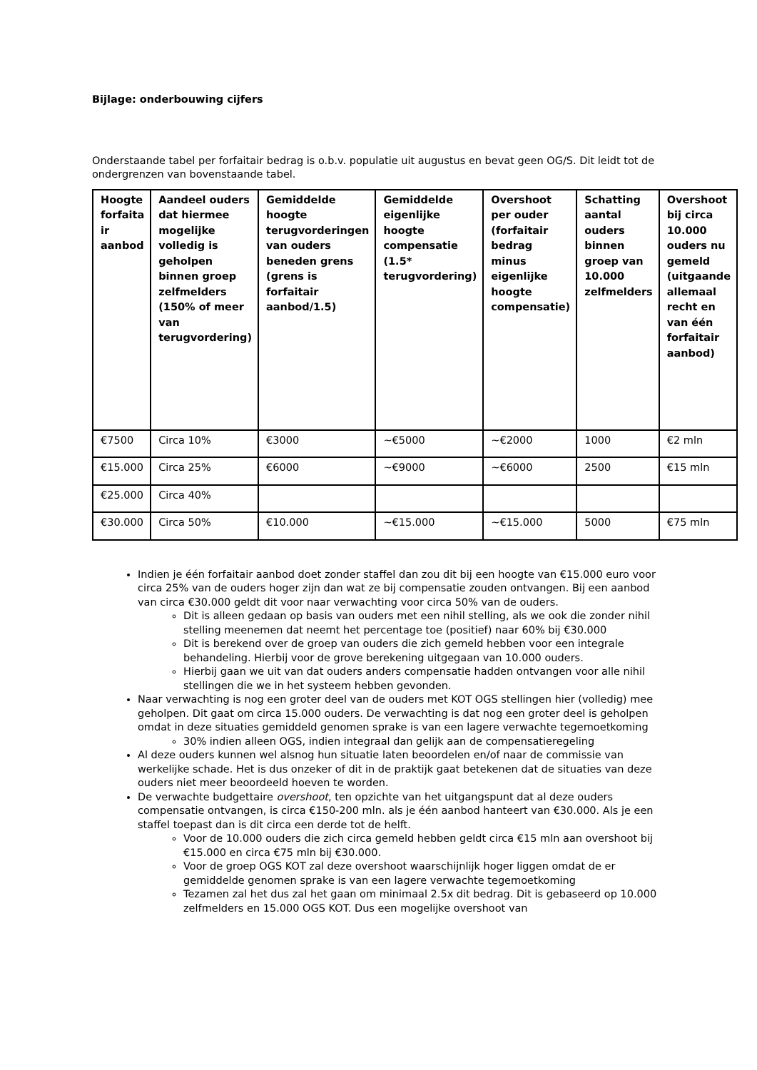Bijlage: onderbouwing cijfers
Onderstaande tabel per forfaitair bedrag is o.b.v. populatie uit augustus en bevat geen OG/S. Dit leidt tot de ondergrenzen van bovenstaande tabel.
| Hoogte forfaita ir aanbod | Aandeel ouders dat hiermee mogelijke volledig is geholpen binnen groep zelfmelders (150% of meer van terugvordering) | Gemiddelde hoogte terugvorderingen van ouders beneden grens (grens is forfaitair aanbod/1.5) | Gemiddelde eigenlijke hoogte compensatie (1.5* terugvordering) | Overshoot per ouder (forfaitair bedrag minus eigenlijke hoogte compensatie) | Schatting aantal ouders binnen groep van 10.000 zelfmelders | Overshoot bij circa 10.000 ouders nu gemeld (uitgaande allemaal recht en van één forfaitair aanbod) |
| --- | --- | --- | --- | --- | --- | --- |
| €7500 | Circa 10% | €3000 | ~€5000 | ~€2000 | 1000 | €2 mln |
| €15.000 | Circa 25% | €6000 | ~€9000 | ~€6000 | 2500 | €15 mln |
| €25.000 | Circa 40% | | | | | |
| €30.000 | Circa 50% | €10.000 | ~€15.000 | ~€15.000 | 5000 | €75 mln |
Indien je één forfaitair aanbod doet zonder staffel dan zou dit bij een hoogte van €15.000 euro voor circa 25% van de ouders hoger zijn dan wat ze bij compensatie zouden ontvangen. Bij een aanbod van circa €30.000 geldt dit voor naar verwachting voor circa 50% van de ouders.
Dit is alleen gedaan op basis van ouders met een nihil stelling, als we ook die zonder nihil stelling meenemen dat neemt het percentage toe (positief) naar 60% bij €30.000
Dit is berekend over de groep van ouders die zich gemeld hebben voor een integrale behandeling. Hierbij voor de grove berekening uitgegaan van 10.000 ouders.
Hierbij gaan we uit van dat ouders anders compensatie hadden ontvangen voor alle nihil stellingen die we in het systeem hebben gevonden.
Naar verwachting is nog een groter deel van de ouders met KOT OGS stellingen hier (volledig) mee geholpen. Dit gaat om circa 15.000 ouders. De verwachting is dat nog een groter deel is geholpen omdat in deze situaties gemiddeld genomen sprake is van een lagere verwachte tegemoetkoming
30% indien alleen OGS, indien integraal dan gelijk aan de compensatieregeling
Al deze ouders kunnen wel alsnog hun situatie laten beoordelen en/of naar de commissie van werkelijke schade. Het is dus onzeker of dit in de praktijk gaat betekenen dat de situaties van deze ouders niet meer beoordeeld hoeven te worden.
De verwachte budgettaire overshoot, ten opzichte van het uitgangspunt dat al deze ouders compensatie ontvangen, is circa €150-200 mln. als je één aanbod hanteert van €30.000. Als je een staffel toepast dan is dit circa een derde tot de helft.
Voor de 10.000 ouders die zich circa gemeld hebben geldt circa €15 mln aan overshoot bij €15.000 en circa €75 mln bij €30.000.
Voor de groep OGS KOT zal deze overshoot waarschijnlijk hoger liggen omdat de er gemiddelde genomen sprake is van een lagere verwachte tegemoetkoming
Tezamen zal het dus zal het gaan om minimaal 2.5x dit bedrag. Dit is gebaseerd op 10.000 zelfmelders en 15.000 OGS KOT. Dus een mogelijke overshoot van